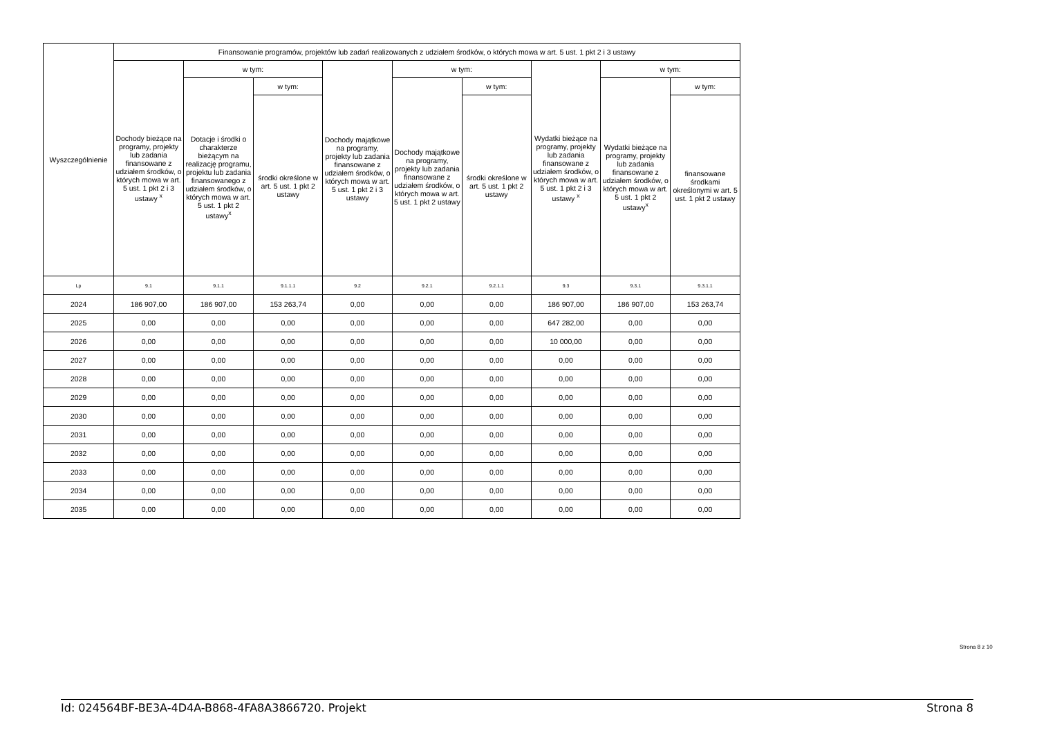| Wyszczególnienie | Finansowanie programów, projektów lub zadań realizowanych z udziałem środków, o których mowa w art. 5 ust. 1 pkt 2 i 3 ustawy | | | | | | | | |
| --- | --- | --- | --- | --- | --- | --- | --- | --- | --- |
| | Dochody bieżące na programy, projekty lub zadania finansowane z udziałem środków, o których mowa w art. 5 ust. 1 pkt 2 i 3 ustawy <sup>x</sup> | w tym: | | Dochody majątkowe na programy, projekty lub zadania finansowane z udziałem środków, o których mowa w art. 5 ust. 1 pkt 2 i 3 ustawy | w tym: | | Wydatki bieżące na programy, projekty lub zadania finansowane z udziałem środków, o których mowa w art. 5 ust. 1 pkt 2 i 3 ustawy <sup>x</sup> | w tym: | |
| | | Dotacje i środki o charakterze bieżącym na realizację programu, projektu lub zadania finansowanego z udziałem środków, o których mowa w art. 5 ust. 1 pkt 2 ustawy<sup>x</sup> | w tym: | | Dochody majątkowe na programy, projekty lub zadania finansowane z udziałem środków, o których mowa w art. 5 ust. 1 pkt 2 ustawy | w tym: | | Wydatki bieżące na programy, projekty lub zadania finansowane z udziałem środków, o których mowa w art. 5 ust. 1 pkt 2 ustawy<sup>x</sup> | w tym: |
| | | | środki określone w art. 5 ust. 1 pkt 2 ustawy | | | środki określone w art. 5 ust. 1 pkt 2 ustawy | | | finansowane środkami określonymi w art. 5 ust. 1 pkt 2 ustawy |
| Lp | 9.1 | 9.1.1 | 9.1.1.1 | 9.2 | 9.2.1 | 9.2.1.1 | 9.3 | 9.3.1 | 9.3.1.1 |
| 2024 | 186 907,00 | 186 907,00 | 153 263,74 | 0,00 | 0,00 | 0,00 | 186 907,00 | 186 907,00 | 153 263,74 |
| 2025 | 0,00 | 0,00 | 0,00 | 0,00 | 0,00 | 0,00 | 647 282,00 | 0,00 | 0,00 |
| 2026 | 0,00 | 0,00 | 0,00 | 0,00 | 0,00 | 0,00 | 10 000,00 | 0,00 | 0,00 |
| 2027 | 0,00 | 0,00 | 0,00 | 0,00 | 0,00 | 0,00 | 0,00 | 0,00 | 0,00 |
| 2028 | 0,00 | 0,00 | 0,00 | 0,00 | 0,00 | 0,00 | 0,00 | 0,00 | 0,00 |
| 2029 | 0,00 | 0,00 | 0,00 | 0,00 | 0,00 | 0,00 | 0,00 | 0,00 | 0,00 |
| 2030 | 0,00 | 0,00 | 0,00 | 0,00 | 0,00 | 0,00 | 0,00 | 0,00 | 0,00 |
| 2031 | 0,00 | 0,00 | 0,00 | 0,00 | 0,00 | 0,00 | 0,00 | 0,00 | 0,00 |
| 2032 | 0,00 | 0,00 | 0,00 | 0,00 | 0,00 | 0,00 | 0,00 | 0,00 | 0,00 |
| 2033 | 0,00 | 0,00 | 0,00 | 0,00 | 0,00 | 0,00 | 0,00 | 0,00 | 0,00 |
| 2034 | 0,00 | 0,00 | 0,00 | 0,00 | 0,00 | 0,00 | 0,00 | 0,00 | 0,00 |
| 2035 | 0,00 | 0,00 | 0,00 | 0,00 | 0,00 | 0,00 | 0,00 | 0,00 | 0,00 |
Strona 8 z 10
Id: 024564BF-BE3A-4D4A-B868-4FA8A3866720. Projekt Strona 8